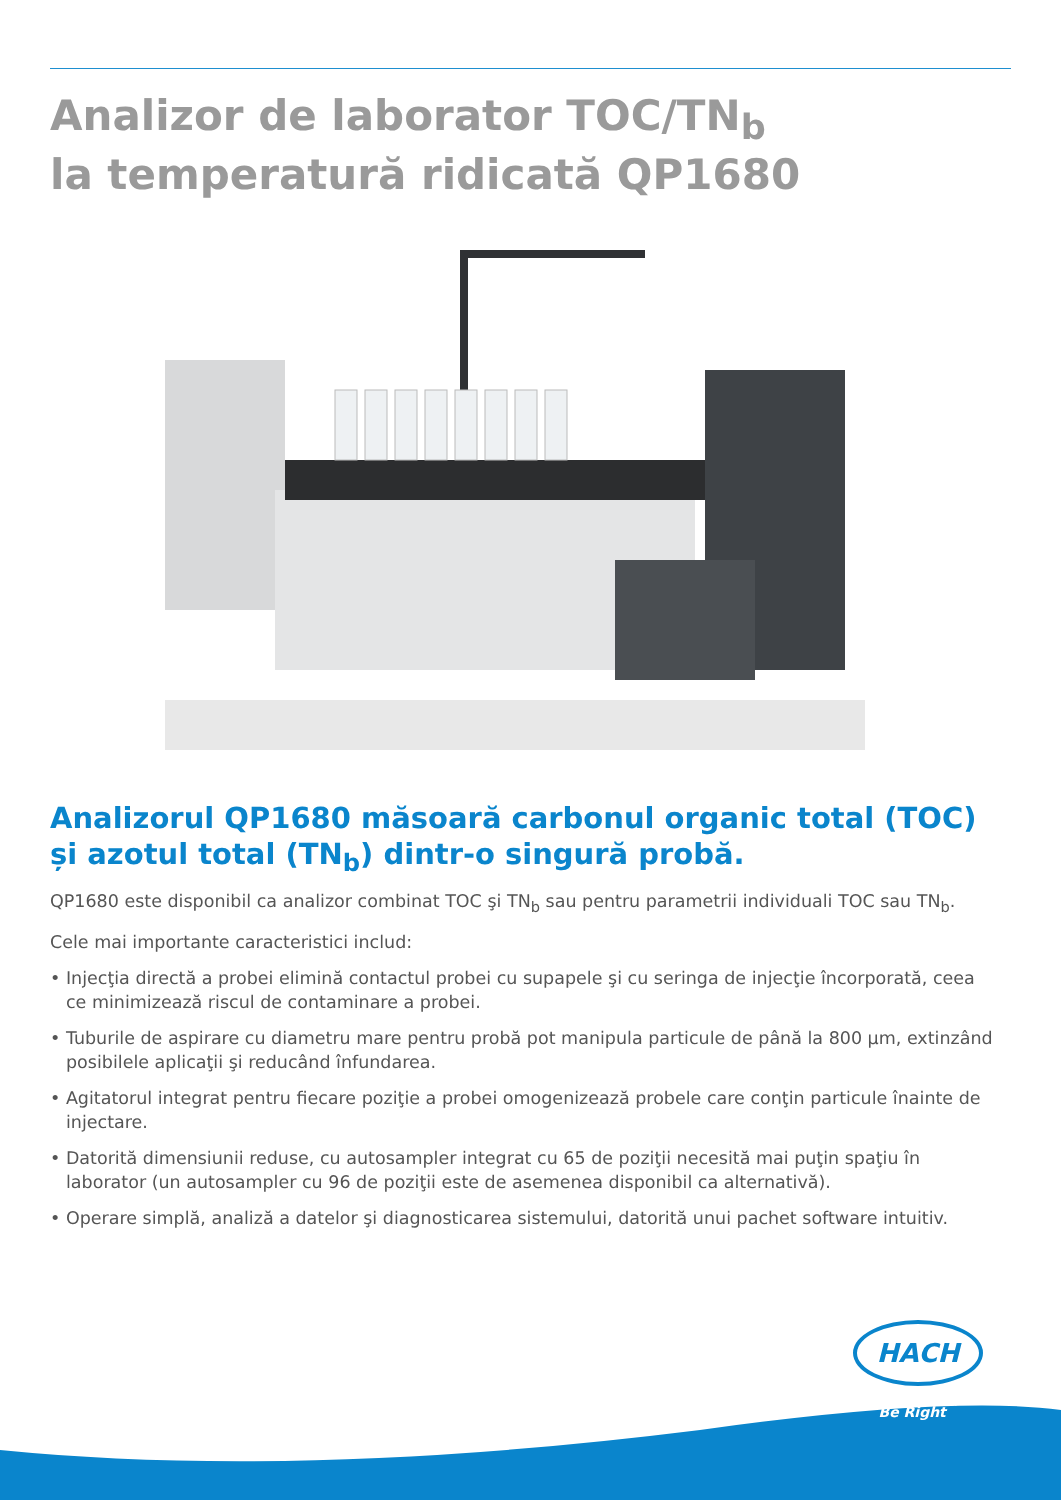Analizor de laborator TOC/TN<sub>b</sub>
la temperatură ridicată QP1680
Analizorul QP1680 măsoară carbonul organic total (TOC) și azotul total (TN<sub>b</sub>) dintr-o singură probă.
QP1680 este disponibil ca analizor combinat TOC şi TN<sub>b</sub> sau pentru parametrii individuali TOC sau TN<sub>b</sub>.
Cele mai importante caracteristici includ:
• Injecţia directă a probei elimină contactul probei cu supapele şi cu seringa de injecţie încorporată, ceea ce minimizează riscul de contaminare a probei.
• Tuburile de aspirare cu diametru mare pentru probă pot manipula particule de până la 800 µm, extinzând posibilele aplicaţii şi reducând înfundarea.
• Agitatorul integrat pentru fiecare poziţie a probei omogenizează probele care conţin particule înainte de injectare.
• Datorită dimensiunii reduse, cu autosampler integrat cu 65 de poziţii necesită mai puţin spaţiu în laborator (un autosampler cu 96 de poziţii este de asemenea disponibil ca alternativă).
• Operare simplă, analiză a datelor şi diagnosticarea sistemului, datorită unui pachet software intuitiv.
HACH
Be Right<sup>™</sup>